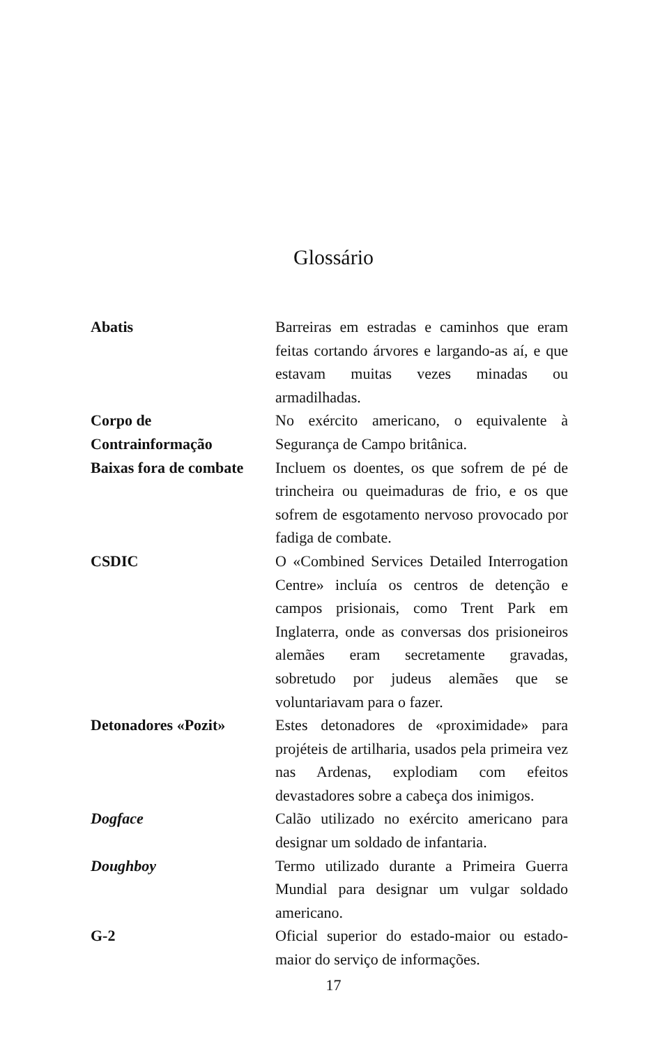Glossário
Abatis Barreiras em estradas e caminhos que eram feitas cortando árvores e largando-as aí, e que estavam muitas vezes minadas ou armadilhadas.
Corpo de
Contrainformação
No exército americano, o equivalente à Segurança de Campo britânica.
Baixas fora de combate
Incluem os doentes, os que sofrem de pé de trincheira ou queimaduras de frio, e os que sofrem de esgotamento nervoso provocado por fadiga de combate.
CSDIC O «Combined Services Detailed Interrogation Centre» incluía os centros de detenção e campos prisionais, como Trent Park em Inglaterra, onde as conversas dos prisioneiros alemães eram secretamente gravadas, sobretudo por judeus alemães que se voluntariavam para o fazer.
Detonadores «Pozit» Estes detonadores de «proximidade» para projéteis de artilharia, usados pela primeira vez nas Ardenas, explodiam com efeitos devastadores sobre a cabeça dos inimigos.
Dogface Calão utilizado no exército americano para designar um soldado de infantaria.
Doughboy Termo utilizado durante a Primeira Guerra Mundial para designar um vulgar soldado americano.
G-2 Oficial superior do estado-maior ou estado-maior do serviço de informações.
17